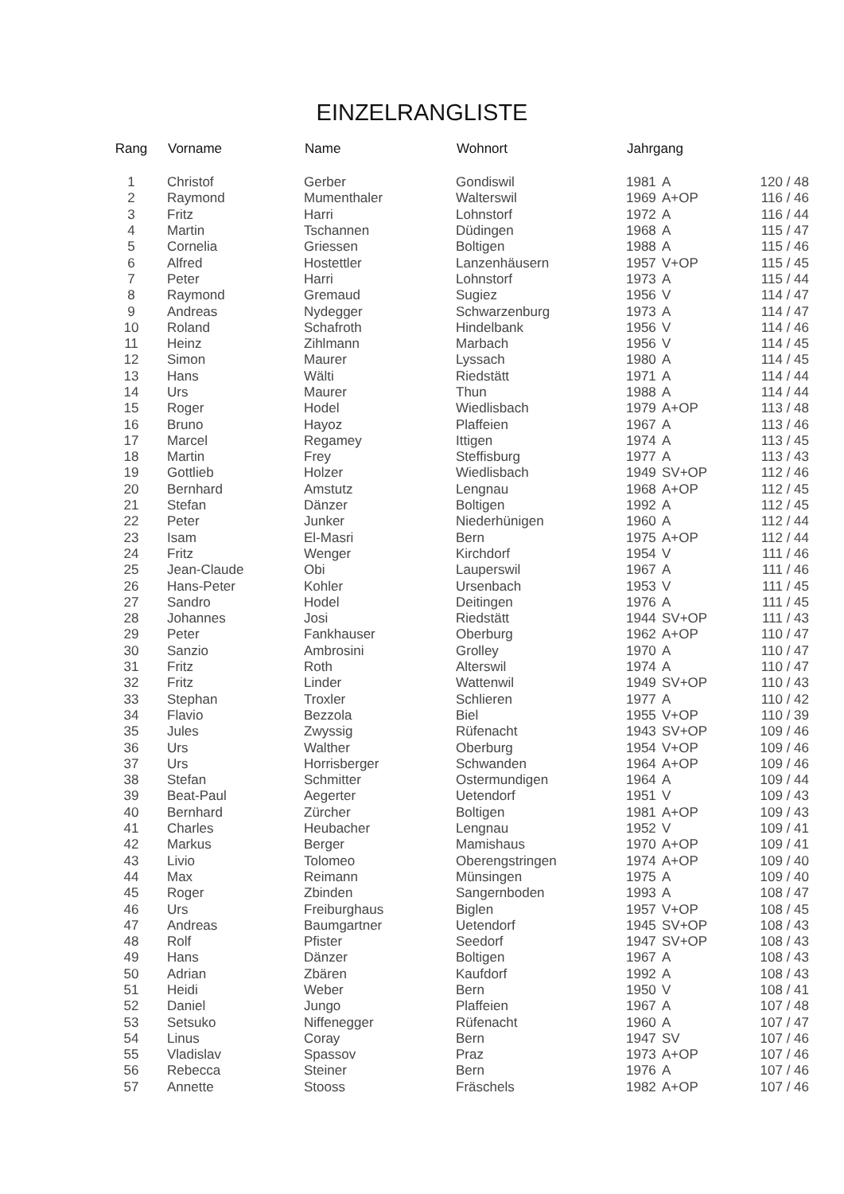EINZELRANGLISTE
| Rang | Vorname | Name | Wohnort | Jahrgang | | |
| --- | --- | --- | --- | --- | --- | --- |
| 1 | Christof | Gerber | Gondiswil | 1981 | A | 120 / 48 |
| 2 | Raymond | Mumenthaler | Walterswil | 1969 | A+OP | 116 / 46 |
| 3 | Fritz | Harri | Lohnstorf | 1972 | A | 116 / 44 |
| 4 | Martin | Tschannen | Düdingen | 1968 | A | 115 / 47 |
| 5 | Cornelia | Griessen | Boltigen | 1988 | A | 115 / 46 |
| 6 | Alfred | Hostettler | Lanzenhäusern | 1957 | V+OP | 115 / 45 |
| 7 | Peter | Harri | Lohnstorf | 1973 | A | 115 / 44 |
| 8 | Raymond | Gremaud | Sugiez | 1956 | V | 114 / 47 |
| 9 | Andreas | Nydegger | Schwarzenburg | 1973 | A | 114 / 47 |
| 10 | Roland | Schafroth | Hindelbank | 1956 | V | 114 / 46 |
| 11 | Heinz | Zihlmann | Marbach | 1956 | V | 114 / 45 |
| 12 | Simon | Maurer | Lyssach | 1980 | A | 114 / 45 |
| 13 | Hans | Wälti | Riedstätt | 1971 | A | 114 / 44 |
| 14 | Urs | Maurer | Thun | 1988 | A | 114 / 44 |
| 15 | Roger | Hodel | Wiedlisbach | 1979 | A+OP | 113 / 48 |
| 16 | Bruno | Hayoz | Plaffeien | 1967 | A | 113 / 46 |
| 17 | Marcel | Regamey | Ittigen | 1974 | A | 113 / 45 |
| 18 | Martin | Frey | Steffisburg | 1977 | A | 113 / 43 |
| 19 | Gottlieb | Holzer | Wiedlisbach | 1949 | SV+OP | 112 / 46 |
| 20 | Bernhard | Amstutz | Lengnau | 1968 | A+OP | 112 / 45 |
| 21 | Stefan | Dänzer | Boltigen | 1992 | A | 112 / 45 |
| 22 | Peter | Junker | Niederhünigen | 1960 | A | 112 / 44 |
| 23 | Isam | El-Masri | Bern | 1975 | A+OP | 112 / 44 |
| 24 | Fritz | Wenger | Kirchdorf | 1954 | V | 111 / 46 |
| 25 | Jean-Claude | Obi | Lauperswil | 1967 | A | 111 / 46 |
| 26 | Hans-Peter | Kohler | Ursenbach | 1953 | V | 111 / 45 |
| 27 | Sandro | Hodel | Deitingen | 1976 | A | 111 / 45 |
| 28 | Johannes | Josi | Riedstätt | 1944 | SV+OP | 111 / 43 |
| 29 | Peter | Fankhauser | Oberburg | 1962 | A+OP | 110 / 47 |
| 30 | Sanzio | Ambrosini | Grolley | 1970 | A | 110 / 47 |
| 31 | Fritz | Roth | Alterswil | 1974 | A | 110 / 47 |
| 32 | Fritz | Linder | Wattenwil | 1949 | SV+OP | 110 / 43 |
| 33 | Stephan | Troxler | Schlieren | 1977 | A | 110 / 42 |
| 34 | Flavio | Bezzola | Biel | 1955 | V+OP | 110 / 39 |
| 35 | Jules | Zwyssig | Rüfenacht | 1943 | SV+OP | 109 / 46 |
| 36 | Urs | Walther | Oberburg | 1954 | V+OP | 109 / 46 |
| 37 | Urs | Horrisberger | Schwanden | 1964 | A+OP | 109 / 46 |
| 38 | Stefan | Schmitter | Ostermundigen | 1964 | A | 109 / 44 |
| 39 | Beat-Paul | Aegerter | Uetendorf | 1951 | V | 109 / 43 |
| 40 | Bernhard | Zürcher | Boltigen | 1981 | A+OP | 109 / 43 |
| 41 | Charles | Heubacher | Lengnau | 1952 | V | 109 / 41 |
| 42 | Markus | Berger | Mamishaus | 1970 | A+OP | 109 / 41 |
| 43 | Livio | Tolomeo | Oberengstringen | 1974 | A+OP | 109 / 40 |
| 44 | Max | Reimann | Münsingen | 1975 | A | 109 / 40 |
| 45 | Roger | Zbinden | Sangernboden | 1993 | A | 108 / 47 |
| 46 | Urs | Freiburghaus | Biglen | 1957 | V+OP | 108 / 45 |
| 47 | Andreas | Baumgartner | Uetendorf | 1945 | SV+OP | 108 / 43 |
| 48 | Rolf | Pfister | Seedorf | 1947 | SV+OP | 108 / 43 |
| 49 | Hans | Dänzer | Boltigen | 1967 | A | 108 / 43 |
| 50 | Adrian | Zbären | Kaufdorf | 1992 | A | 108 / 43 |
| 51 | Heidi | Weber | Bern | 1950 | V | 108 / 41 |
| 52 | Daniel | Jungo | Plaffeien | 1967 | A | 107 / 48 |
| 53 | Setsuko | Niffenegger | Rüfenacht | 1960 | A | 107 / 47 |
| 54 | Linus | Coray | Bern | 1947 | SV | 107 / 46 |
| 55 | Vladislav | Spassov | Praz | 1973 | A+OP | 107 / 46 |
| 56 | Rebecca | Steiner | Bern | 1976 | A | 107 / 46 |
| 57 | Annette | Stooss | Fräschels | 1982 | A+OP | 107 / 46 |